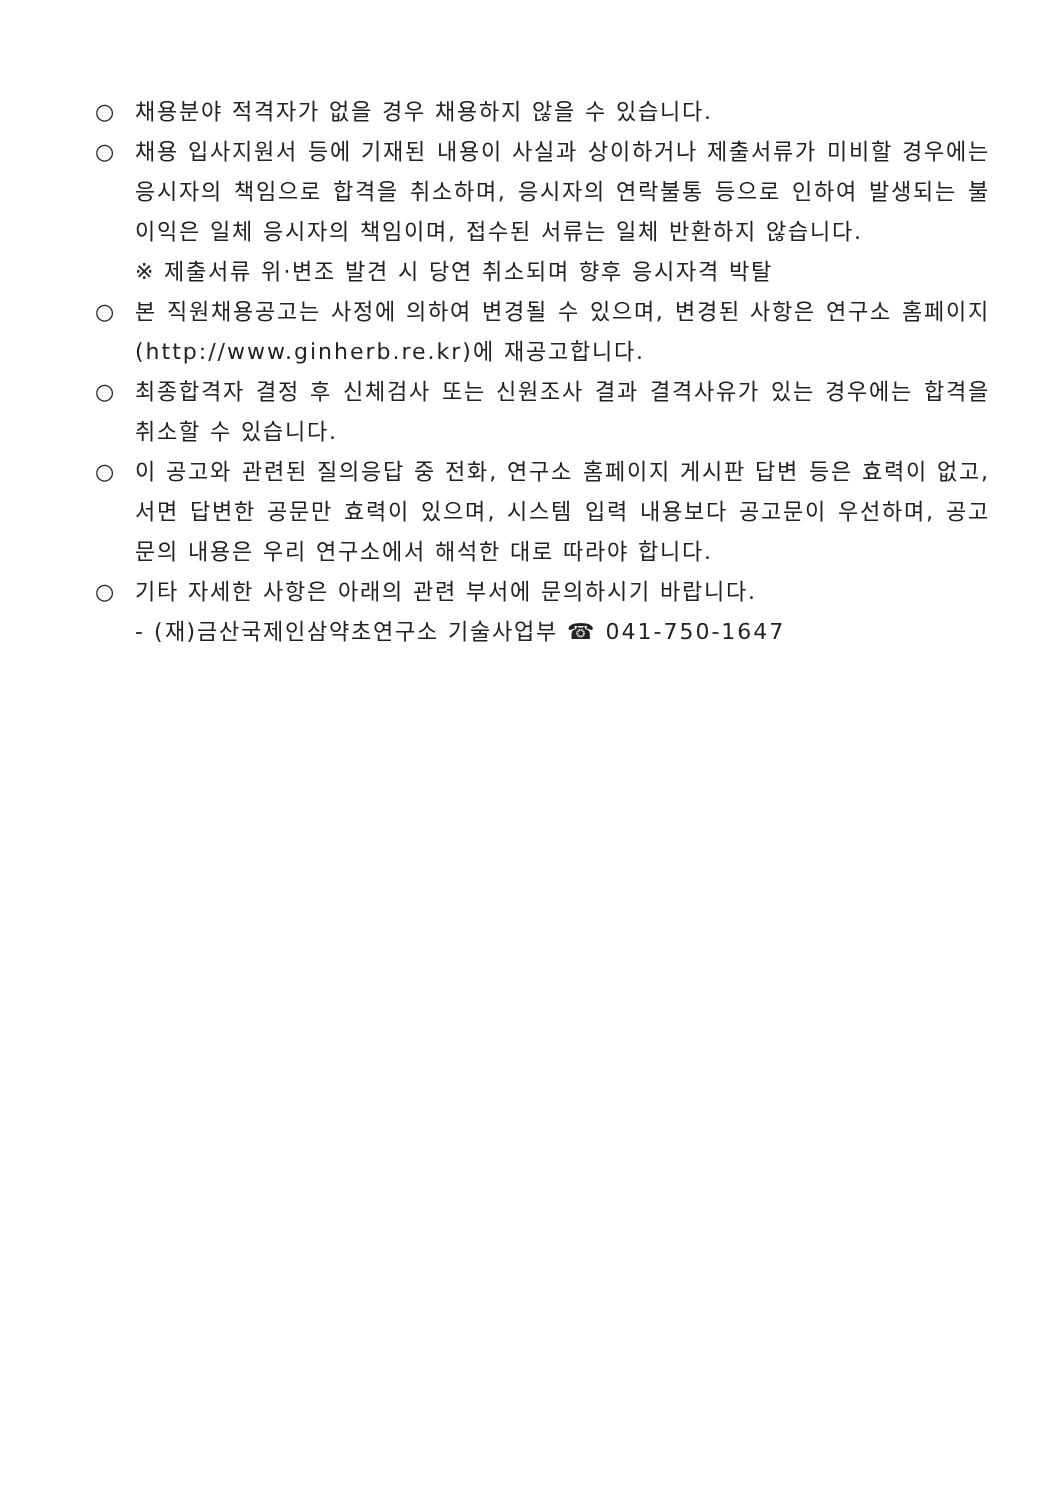○ 채용분야 적격자가 없을 경우 채용하지 않을 수 있습니다.
○ 채용 입사지원서 등에 기재된 내용이 사실과 상이하거나 제출서류가 미비할 경우에는 응시자의 책임으로 합격을 취소하며, 응시자의 연락불통 등으로 인하여 발생되는 불이익은 일체 응시자의 책임이며, 접수된 서류는 일체 반환하지 않습니다.
※ 제출서류 위·변조 발견 시 당연 취소되며 향후 응시자격 박탈
○ 본 직원채용공고는 사정에 의하여 변경될 수 있으며, 변경된 사항은 연구소 홈페이지(http://www.ginherb.re.kr)에 재공고합니다.
○ 최종합격자 결정 후 신체검사 또는 신원조사 결과 결격사유가 있는 경우에는 합격을 취소할 수 있습니다.
○ 이 공고와 관련된 질의응답 중 전화, 연구소 홈페이지 게시판 답변 등은 효력이 없고, 서면 답변한 공문만 효력이 있으며, 시스템 입력 내용보다 공고문이 우선하며, 공고문의 내용은 우리 연구소에서 해석한 대로 따라야 합니다.
○ 기타 자세한 사항은 아래의 관련 부서에 문의하시기 바랍니다.
- (재)금산국제인삼약초연구소 기술사업부 ☎ 041-750-1647